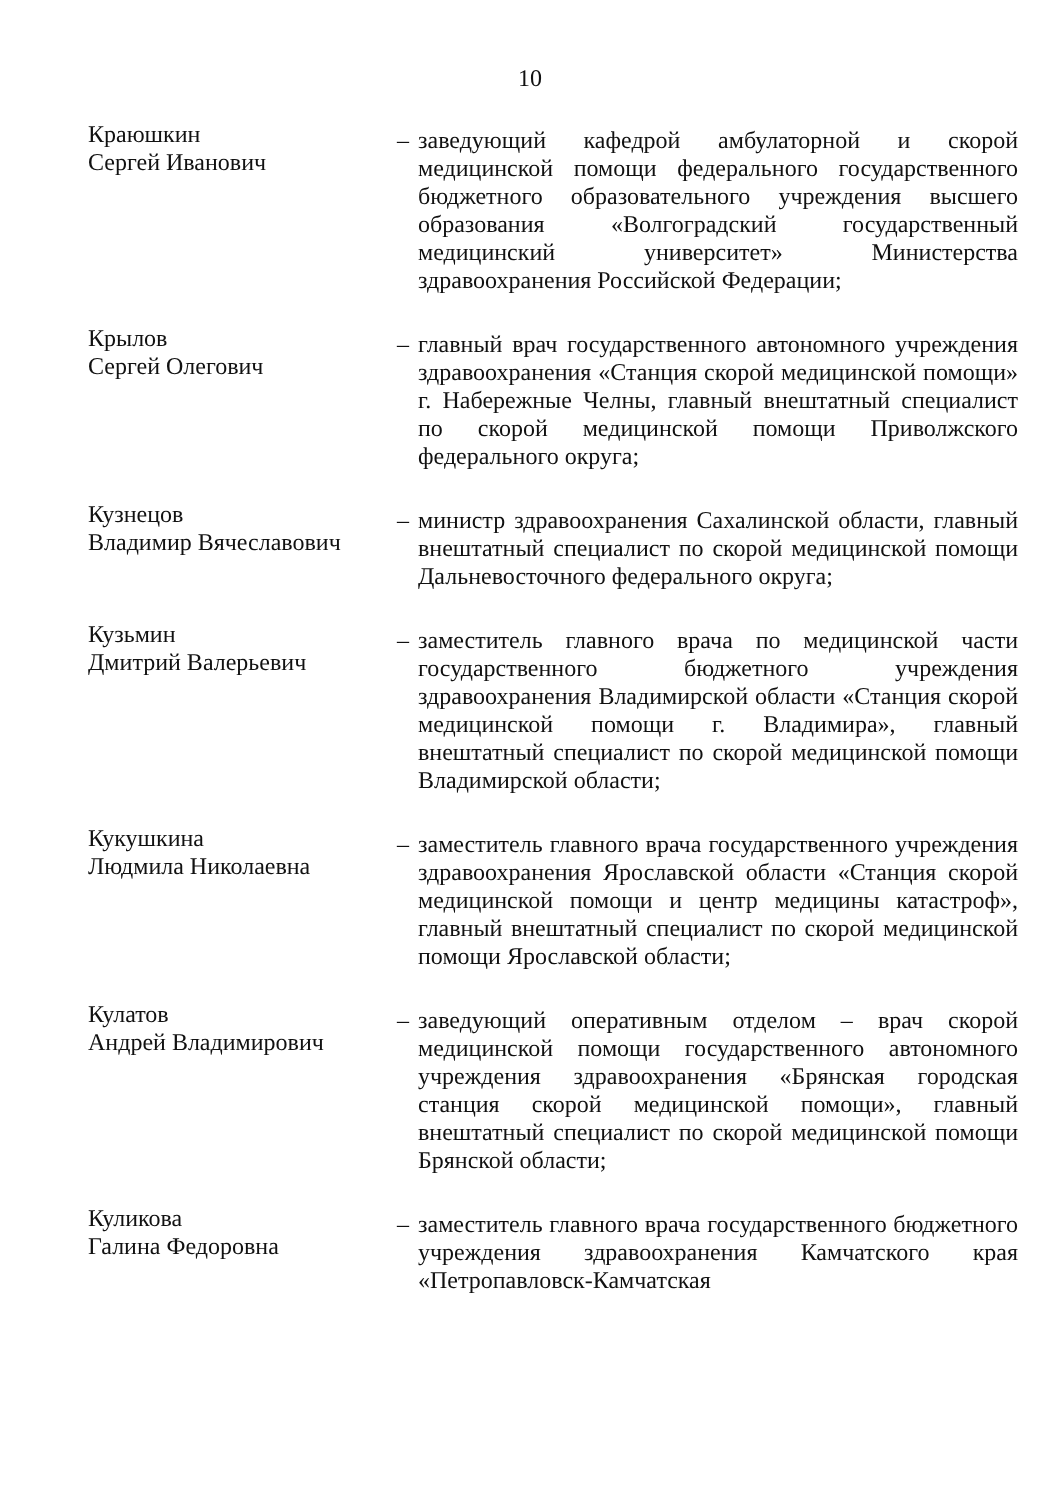10
Краюшкин
Сергей Иванович
– заведующий кафедрой амбулаторной и скорой медицинской помощи федерального государственного бюджетного образовательного учреждения высшего образования «Волгоградский государственный медицинский университет» Министерства здравоохранения Российской Федерации;
Крылов
Сергей Олегович
– главный врач государственного автономного учреждения здравоохранения «Станция скорой медицинской помощи» г. Набережные Челны, главный внештатный специалист по скорой медицинской помощи Приволжского федерального округа;
Кузнецов
Владимир Вячеславович
– министр здравоохранения Сахалинской области, главный внештатный специалист по скорой медицинской помощи Дальневосточного федерального округа;
Кузьмин
Дмитрий Валерьевич
– заместитель главного врача по медицинской части государственного бюджетного учреждения здравоохранения Владимирской области «Станция скорой медицинской помощи г. Владимира», главный внештатный специалист по скорой медицинской помощи Владимирской области;
Кукушкина
Людмила Николаевна
– заместитель главного врача государственного учреждения здравоохранения Ярославской области «Станция скорой медицинской помощи и центр медицины катастроф», главный внештатный специалист по скорой медицинской помощи Ярославской области;
Кулатов
Андрей Владимирович
– заведующий оперативным отделом – врач скорой медицинской помощи государственного автономного учреждения здравоохранения «Брянская городская станция скорой медицинской помощи», главный внештатный специалист по скорой медицинской помощи Брянской области;
Куликова
Галина Федоровна
– заместитель главного врача государственного бюджетного учреждения здравоохранения Камчатского края «Петропавловск-Камчатская